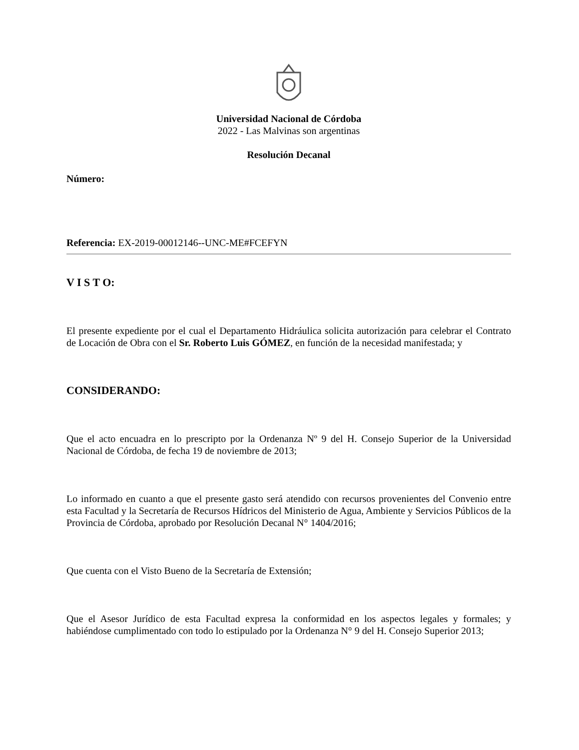Universidad Nacional de Córdoba
2022 - Las Malvinas son argentinas
Resolución Decanal
Número:
Referencia: EX-2019-00012146--UNC-ME#FCEFYN
V I S T O:
El presente expediente por el cual el Departamento Hidráulica solicita autorización para celebrar el Contrato de Locación de Obra con el Sr. Roberto Luis GÓMEZ, en función de la necesidad manifestada; y
CONSIDERANDO:
Que el acto encuadra en lo prescripto por la Ordenanza Nº 9 del H. Consejo Superior de la Universidad Nacional de Córdoba, de fecha 19 de noviembre de 2013;
Lo informado en cuanto a que el presente gasto será atendido con recursos provenientes del Convenio entre esta Facultad y la Secretaría de Recursos Hídricos del Ministerio de Agua, Ambiente y Servicios Públicos de la Provincia de Córdoba, aprobado por Resolución Decanal N° 1404/2016;
Que cuenta con el Visto Bueno de la Secretaría de Extensión;
Que el Asesor Jurídico de esta Facultad expresa la conformidad en los aspectos legales y formales; y habiéndose cumplimentado con todo lo estipulado por la Ordenanza N° 9 del H. Consejo Superior 2013;